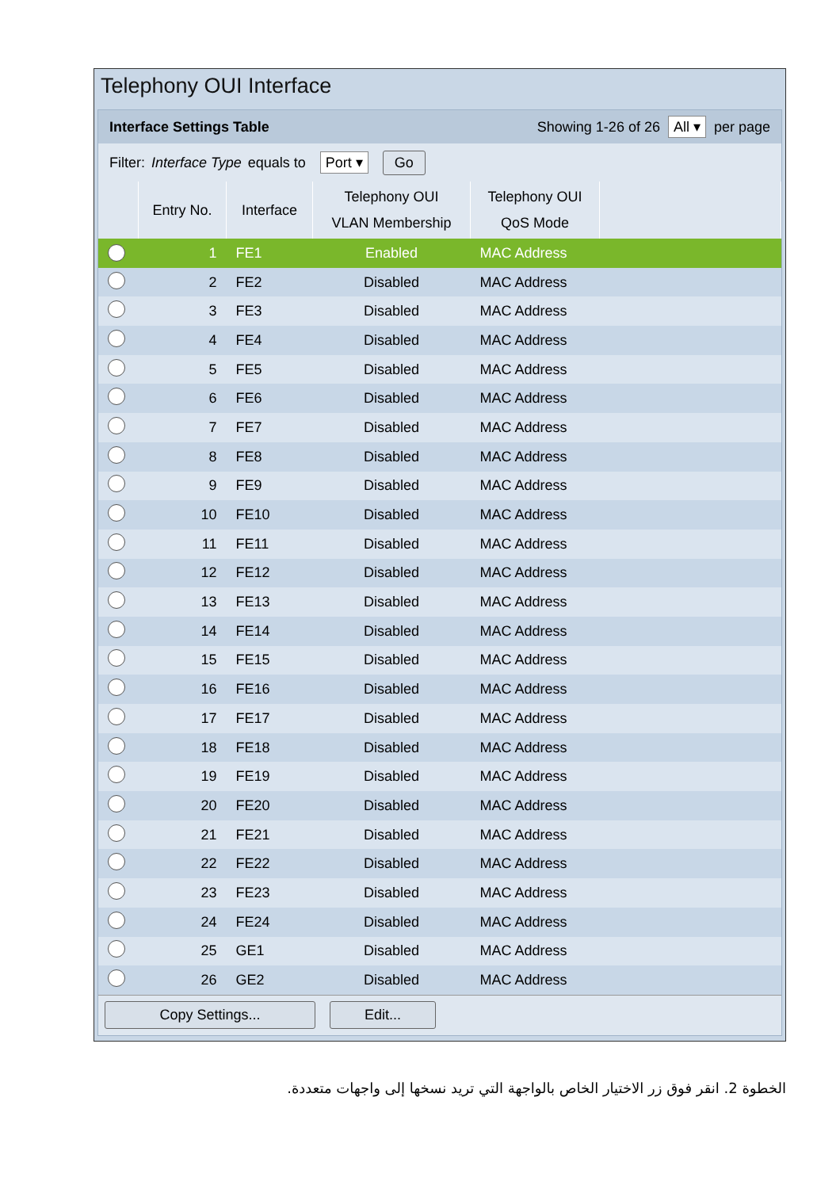Telephony OUI Interface
Interface Settings Table Showing 1-26 of 26 All ▾ per page
Filter: Interface Type equals to Port ▾ Go
| | Entry No. | Interface | Telephony OUI VLAN Membership | Telephony OUI QoS Mode | |
| --- | --- | --- | --- | --- | --- |
| ● | 1 | FE1 | Enabled | MAC Address | |
| | 2 | FE2 | Disabled | MAC Address | |
| | 3 | FE3 | Disabled | MAC Address | |
| | 4 | FE4 | Disabled | MAC Address | |
| | 5 | FE5 | Disabled | MAC Address | |
| | 6 | FE6 | Disabled | MAC Address | |
| | 7 | FE7 | Disabled | MAC Address | |
| | 8 | FE8 | Disabled | MAC Address | |
| | 9 | FE9 | Disabled | MAC Address | |
| | 10 | FE10 | Disabled | MAC Address | |
| | 11 | FE11 | Disabled | MAC Address | |
| | 12 | FE12 | Disabled | MAC Address | |
| | 13 | FE13 | Disabled | MAC Address | |
| | 14 | FE14 | Disabled | MAC Address | |
| | 15 | FE15 | Disabled | MAC Address | |
| | 16 | FE16 | Disabled | MAC Address | |
| | 17 | FE17 | Disabled | MAC Address | |
| | 18 | FE18 | Disabled | MAC Address | |
| | 19 | FE19 | Disabled | MAC Address | |
| | 20 | FE20 | Disabled | MAC Address | |
| | 21 | FE21 | Disabled | MAC Address | |
| | 22 | FE22 | Disabled | MAC Address | |
| | 23 | FE23 | Disabled | MAC Address | |
| | 24 | FE24 | Disabled | MAC Address | |
| | 25 | GE1 | Disabled | MAC Address | |
| | 26 | GE2 | Disabled | MAC Address | |
Copy Settings... Edit...
الخطوة 2. انقر فوق زر الاختيار الخاص بالواجهة التي تريد نسخها إلى واجهات متعددة.